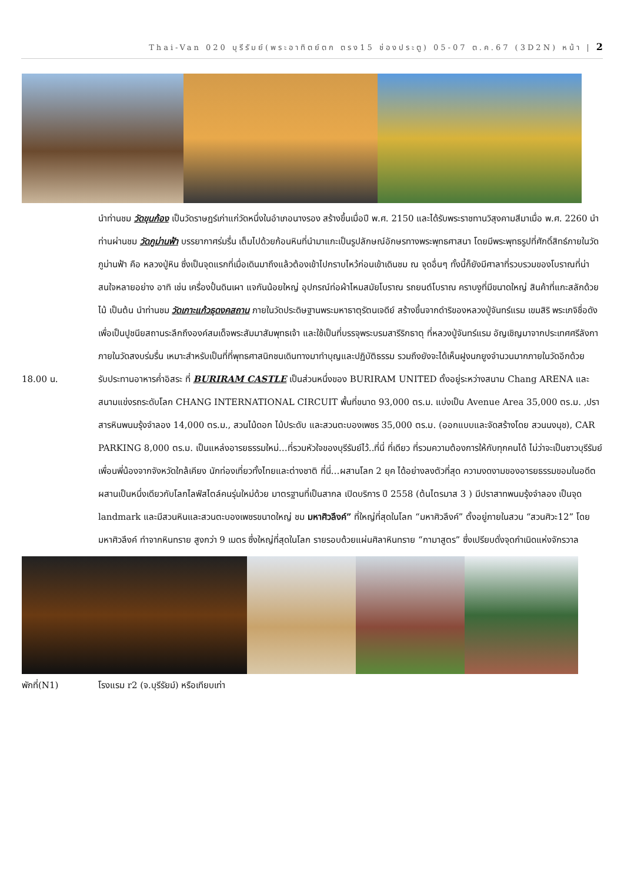Thai-Van 020 บุรีรัมย์(พระอาทิตย์ตก ตรง15 ช่องประตู) 05-07 ต.ค.67 (3D2N) หน้า | 2
นำท่านชม วัดขุนก้อง เป็นวัดราษฎร์เก่าแก่วัดหนึ่งในอำเภอนางรอง สร้างขึ้นเมื่อปี พ.ศ. 2150 และได้รับพระราชทานวิสุงคามสีมาเมื่อ พ.ศ. 2260 นำท่านผ่านชม วัดภูม่านฟ้า บรรยากาศร่มรื่น เต็มไปด้วยก้อนหินที่นำมาแกะเป็นรูปลักษณ์อักษรทางพระพุทธศาสนา โดยมีพระพุทธรูปที่ศักดิ์สิทธ์ภายในวัดภูม่านฟ้า คือ หลวงปู่หิน ซึ่งเป็นจุดแรกที่เมื่อเดินมาถึงแล้วต้องเข้าไปกราบไหว้ก่อนเข้าเดินชม ณ จุดอื่นๆ ทั้งนี้ก็ยังมีศาลาที่รวบรวมของโบราณที่น่าสนใจหลายอย่าง อาทิ เช่น เครื่องปั้นดินเผา แจกันน้อยใหญ่ อุปกรณ์ท่อผ้าไหมสมัยโบราณ รถยนต์โบราณ คราบงูที่มีขนาดใหญ่ สินค้าที่แกะสลักด้วยไม้ เป็นต้น นำท่านชม วัดเกาะแก้วธุดงคสถาน ภายในวัดประดิษฐานพระมหาธาตุรัตนเจดีย์ สร้างขึ้นจากดำริของหลวงปู่จันทร์แรม เขมสิริ พระเกจิชื่อดัง เพื่อเป็นปูชนียสถานระลึกถึงองค์สมเด็จพระสัมมาสัมพุทธเจ้า และใช้เป็นที่บรรจุพระบรมสารีริกธาตุ ที่หลวงปู่จันทร์แรม อัญเชิญมาจากประเทศศรีลังกา ภายในวัดสงบร่มรื่น เหมาะสำหรับเป็นที่ที่พุทธศาสนิกชนเดินทางมาทำบุญและปฏิบัติธรรม รวมถึงยังจะได้เห็นฝูงนกยูงจำนวนมากภายในวัดอีกด้วย
18.00 น. รับประทานอาหารค่ำอิสระ ที่ BURIRAM CASTLE เป็นส่วนหนึ่งของ BURIRAM UNITED ตั้งอยู่ระหว่างสนาม Chang ARENA และสนามแข่งรถระดับโลก CHANG INTERNATIONAL CIRCUIT พื้นที่ขนาด 93,000 ตร.ม. แบ่งเป็น Avenue Area 35,000 ตร.ม. ,ปราสารหินพนมรุ้งจำลอง 14,000 ตร.ม., สวนไม้ดอก ไม้ประดับ และสวนตะบองเพชร 35,000 ตร.ม. (ออกแบบและจัดสร้างโดย สวนนงนุช), CAR PARKING 8,000 ตร.ม. เป็นแหล่งอารยธรรมใหม่…ที่รวมหัวใจของบุรีรัมย์ไว้..ที่นี่ ที่เดียว ที่รวมความต้องการให้กับทุกคนได้ ไม่ว่าจะเป็นชาวบุรีรัมย์ เพื่อนพี่น้องจากจังหวัดใกล้เคียง นักท่องเที่ยวทั้งไทยและต่างชาติ ที่นี่…ผสานโลก 2 ยุค ได้อย่างลงตัวที่สุด ความงดงามของอารยธรรมขอมในอดีต ผสานเป็นหนึ่งเดียวกับโลกไลฟ์สไตล์คนรุ่นใหม่ด้วย มาตรฐานที่เป็นสากล เปิดบริการ ปี 2558 (ต้นไตรมาส 3 ) มีปราสาทพนมรุ้งจำลอง เป็นจุด landmark และมีสวนหินและสวนตะบองเพชรขนาดใหญ่ ชม มหาศิวลึงค์” ที่ใหญ่ที่สุดในโลก “มหาศิวลึงค์” ตั้งอยู่ภายในสวน “สวนศิวะ12” โดย มหาศิวลึงค์ ทำจากหินทราย สูงกว่า 9 เมตร ซึ่งใหญ่ที่สุดในโลก รายรอบด้วยแผ่นศิลาหินทราย “กามาสูตร” ซึ่งเปรียบดั่งจุดกำเนิดแห่งจักรวาล
พักที่(N1) โรงแรม r2 (จ.บุรีรัยม์) หรือเทียบเท่า